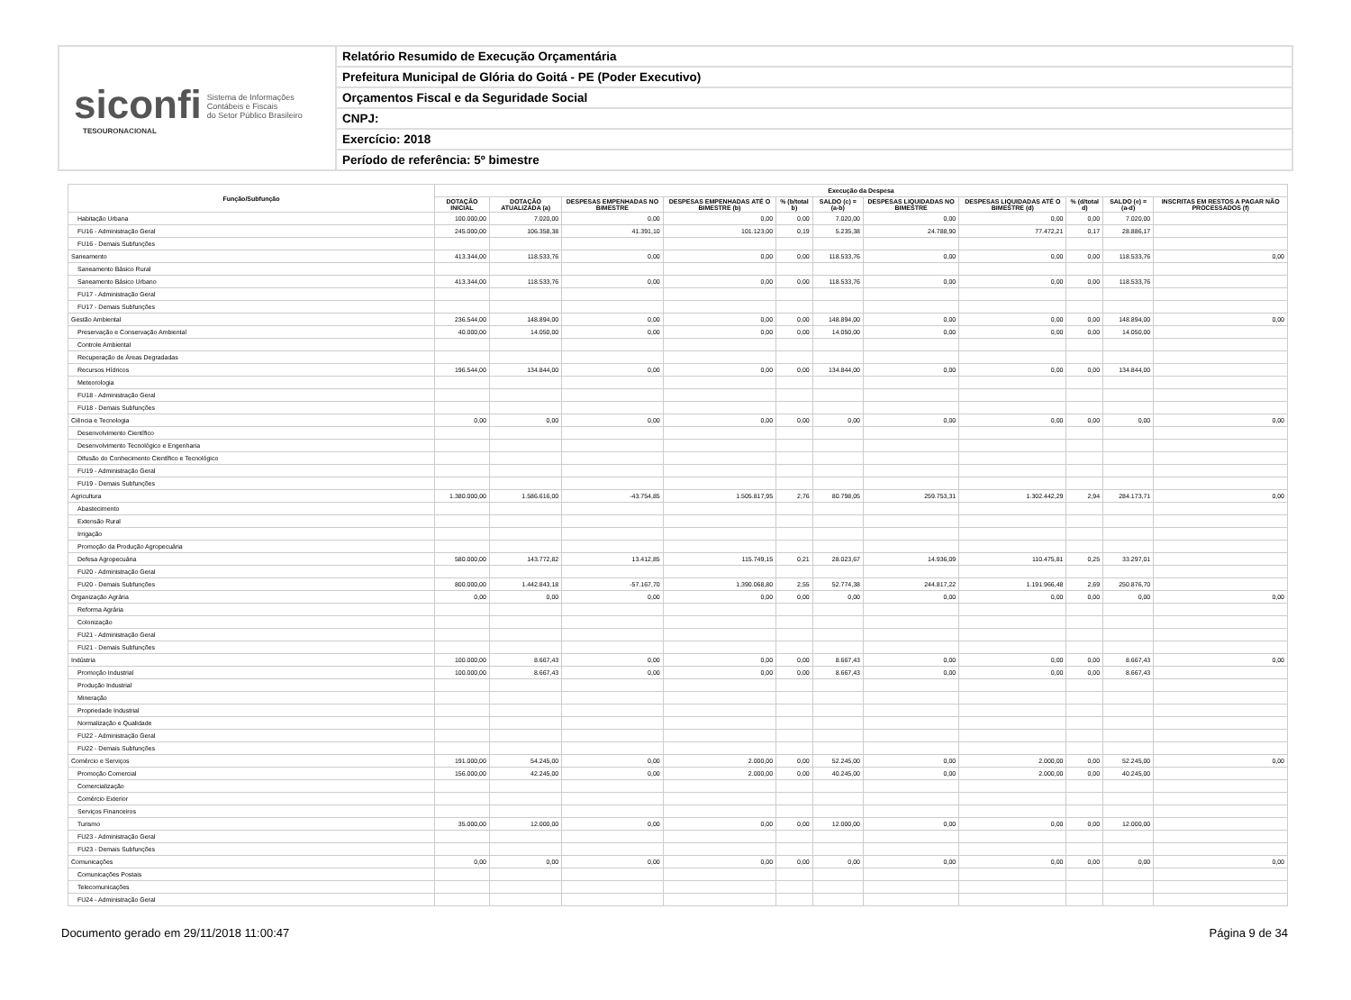siconfi Sistema de Informações
Contábeis e Fiscais
do Setor Público Brasileiro
TESOURONACIONAL
Relatório Resumido de Execução Orçamentária
Prefeitura Municipal de Glória do Goitá - PE (Poder Executivo)
Orçamentos Fiscal e da Seguridade Social
CNPJ:
Exercício: 2018
Período de referência: 5º bimestre
| Função/Subfunção | Execução da Despesa | | | | | | | | | | |
| --- | --- | --- | --- | --- | --- | --- | --- | --- | --- | --- | --- |
| | DOTAÇÃO INICIAL | DOTAÇÃO ATUALIZADA (a) | DESPESAS EMPENHADAS NO BIMESTRE | DESPESAS EMPENHADAS ATÉ O BIMESTRE (b) | % (b/total b) | SALDO (c) = (a-b) | DESPESAS LIQUIDADAS NO BIMESTRE | DESPESAS LIQUIDADAS ATÉ O BIMESTRE (d) | % (d/total d) | SALDO (e) = (a-d) | INSCRITAS EM RESTOS A PAGAR NÃO PROCESSADOS (f) |
| Habitação Urbana | 100.000,00 | 7.020,00 | 0,00 | 0,00 | 0,00 | 7.020,00 | 0,00 | 0,00 | 0,00 | 7.020,00 | |
| FU16 - Administração Geral | 245.000,00 | 106.358,38 | 41.391,10 | 101.123,00 | 0,19 | 5.235,38 | 24.788,90 | 77.472,21 | 0,17 | 28.886,17 | |
| FU16 - Demais Subfunções | | | | | | | | | | | |
| Saneamento | 413.344,00 | 118.533,76 | 0,00 | 0,00 | 0,00 | 118.533,76 | 0,00 | 0,00 | 0,00 | 118.533,76 | 0,00 |
| Saneamento Básico Rural | | | | | | | | | | | |
| Saneamento Básico Urbano | 413.344,00 | 118.533,76 | 0,00 | 0,00 | 0,00 | 118.533,76 | 0,00 | 0,00 | 0,00 | 118.533,76 | |
| FU17 - Administração Geral | | | | | | | | | | | |
| FU17 - Demais Subfunções | | | | | | | | | | | |
| Gestão Ambiental | 236.544,00 | 148.894,00 | 0,00 | 0,00 | 0,00 | 148.894,00 | 0,00 | 0,00 | 0,00 | 148.894,00 | 0,00 |
| Preservação e Conservação Ambiental | 40.000,00 | 14.050,00 | 0,00 | 0,00 | 0,00 | 14.050,00 | 0,00 | 0,00 | 0,00 | 14.050,00 | |
| Controle Ambiental | | | | | | | | | | | |
| Recuperação de Áreas Degradadas | | | | | | | | | | | |
| Recursos Hídricos | 196.544,00 | 134.844,00 | 0,00 | 0,00 | 0,00 | 134.844,00 | 0,00 | 0,00 | 0,00 | 134.844,00 | |
| Meteorologia | | | | | | | | | | | |
| FU18 - Administração Geral | | | | | | | | | | | |
| FU18 - Demais Subfunções | | | | | | | | | | | |
| Ciência e Tecnologia | 0,00 | 0,00 | 0,00 | 0,00 | 0,00 | 0,00 | 0,00 | 0,00 | 0,00 | 0,00 | 0,00 |
| Desenvolvimento Científico | | | | | | | | | | | |
| Desenvolvimento Tecnológico e Engenharia | | | | | | | | | | | |
| Difusão do Conhecimento Científico e Tecnológico | | | | | | | | | | | |
| FU19 - Administração Geral | | | | | | | | | | | |
| FU19 - Demais Subfunções | | | | | | | | | | | |
| Agricultura | 1.380.000,00 | 1.586.616,00 | -43.754,85 | 1.505.817,95 | 2,76 | 80.798,05 | 259.753,31 | 1.302.442,29 | 2,94 | 284.173,71 | 0,00 |
| Abastecimento | | | | | | | | | | | |
| Extensão Rural | | | | | | | | | | | |
| Irrigação | | | | | | | | | | | |
| Promoção da Produção Agropecuária | | | | | | | | | | | |
| Defesa Agropecuária | 580.000,00 | 143.772,82 | 13.412,85 | 115.749,15 | 0,21 | 28.023,67 | 14.936,09 | 110.475,81 | 0,25 | 33.297,01 | |
| FU20 - Administração Geral | | | | | | | | | | | |
| FU20 - Demais Subfunções | 800.000,00 | 1.442.843,18 | -57.167,70 | 1.390.068,80 | 2,55 | 52.774,38 | 244.817,22 | 1.191.966,48 | 2,69 | 250.876,70 | |
| Organização Agrária | 0,00 | 0,00 | 0,00 | 0,00 | 0,00 | 0,00 | 0,00 | 0,00 | 0,00 | 0,00 | 0,00 |
| Reforma Agrária | | | | | | | | | | | |
| Colonização | | | | | | | | | | | |
| FU21 - Administração Geral | | | | | | | | | | | |
| FU21 - Demais Subfunções | | | | | | | | | | | |
| Indústria | 100.000,00 | 8.667,43 | 0,00 | 0,00 | 0,00 | 8.667,43 | 0,00 | 0,00 | 0,00 | 8.667,43 | 0,00 |
| Promoção Industrial | 100.000,00 | 8.667,43 | 0,00 | 0,00 | 0,00 | 8.667,43 | 0,00 | 0,00 | 0,00 | 8.667,43 | |
| Produção Industrial | | | | | | | | | | | |
| Mineração | | | | | | | | | | | |
| Propriedade Industrial | | | | | | | | | | | |
| Normalização e Qualidade | | | | | | | | | | | |
| FU22 - Administração Geral | | | | | | | | | | | |
| FU22 - Demais Subfunções | | | | | | | | | | | |
| Comércio e Serviços | 191.000,00 | 54.245,00 | 0,00 | 2.000,00 | 0,00 | 52.245,00 | 0,00 | 2.000,00 | 0,00 | 52.245,00 | 0,00 |
| Promoção Comercial | 156.000,00 | 42.245,00 | 0,00 | 2.000,00 | 0,00 | 40.245,00 | 0,00 | 2.000,00 | 0,00 | 40.245,00 | |
| Comercialização | | | | | | | | | | | |
| Comércio Exterior | | | | | | | | | | | |
| Serviços Financeiros | | | | | | | | | | | |
| Turismo | 35.000,00 | 12.000,00 | 0,00 | 0,00 | 0,00 | 12.000,00 | 0,00 | 0,00 | 0,00 | 12.000,00 | |
| FU23 - Administração Geral | | | | | | | | | | | |
| FU23 - Demais Subfunções | | | | | | | | | | | |
| Comunicações | 0,00 | 0,00 | 0,00 | 0,00 | 0,00 | 0,00 | 0,00 | 0,00 | 0,00 | 0,00 | 0,00 |
| Comunicações Postais | | | | | | | | | | | |
| Telecomunicações | | | | | | | | | | | |
| FU24 - Administração Geral | | | | | | | | | | | |
Documento gerado em 29/11/2018 11:00:47 Página 9 de 34